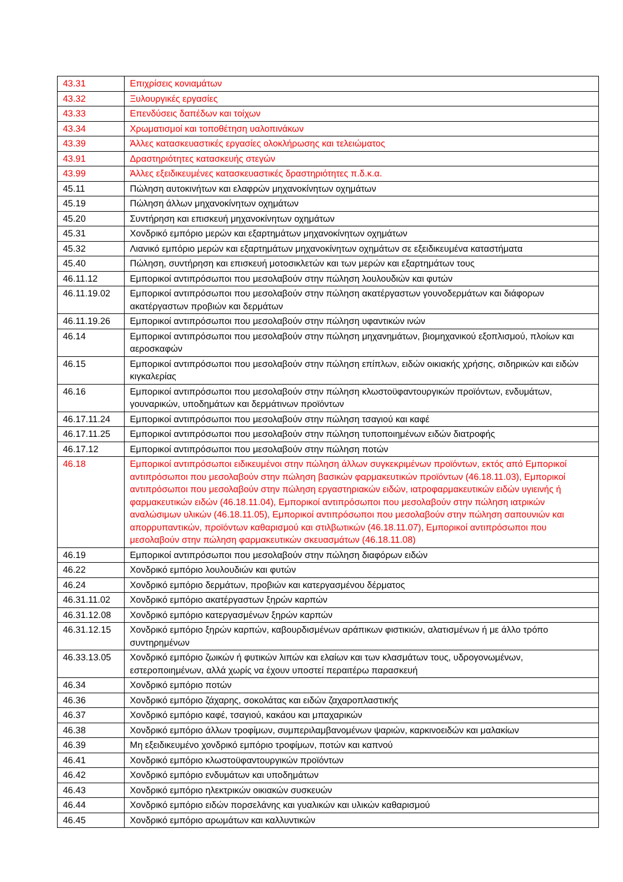| 43.31 | Επιχρίσεις κονιαμάτων |
| 43.32 | Ξυλουργικές εργασίες |
| 43.33 | Επενδύσεις δαπέδων και τοίχων |
| 43.34 | Χρωματισμοί και τοποθέτηση υαλοπινάκων |
| 43.39 | Άλλες κατασκευαστικές εργασίες ολοκλήρωσης και τελειώματος |
| 43.91 | Δραστηριότητες κατασκευής στεγών |
| 43.99 | Άλλες εξειδικευμένες κατασκευαστικές δραστηριότητες π.δ.κ.α. |
| 45.11 | Πώληση αυτοκινήτων και ελαφρών μηχανοκίνητων οχημάτων |
| 45.19 | Πώληση άλλων μηχανοκίνητων οχημάτων |
| 45.20 | Συντήρηση και επισκευή μηχανοκίνητων οχημάτων |
| 45.31 | Χονδρικό εμπόριο μερών και εξαρτημάτων μηχανοκίνητων οχημάτων |
| 45.32 | Λιανικό εμπόριο μερών και εξαρτημάτων μηχανοκίνητων οχημάτων σε εξειδικευμένα καταστήματα |
| 45.40 | Πώληση, συντήρηση και επισκευή μοτοσικλετών και των μερών και εξαρτημάτων τους |
| 46.11.12 | Εμπορικοί αντιπρόσωποι που μεσολαβούν στην πώληση λουλουδιών και φυτών |
| 46.11.19.02 | Εμπορικοί αντιπρόσωποι που μεσολαβούν στην πώληση ακατέργαστων γουνοδερμάτων και διάφορων ακατέργαστων προβιών και δερμάτων |
| 46.11.19.26 | Εμπορικοί αντιπρόσωποι που μεσολαβούν στην πώληση υφαντικών ινών |
| 46.14 | Εμπορικοί αντιπρόσωποι που μεσολαβούν στην πώληση μηχανημάτων, βιομηχανικού εξοπλισμού, πλοίων και αεροσκαφών |
| 46.15 | Εμπορικοί αντιπρόσωποι που μεσολαβούν στην πώληση επίπλων, ειδών οικιακής χρήσης, σιδηρικών και ειδών κιγκαλερίας |
| 46.16 | Εμπορικοί αντιπρόσωποι που μεσολαβούν στην πώληση κλωστοϋφαντουργικών προϊόντων, ενδυμάτων, γουναρικών, υποδημάτων και δερμάτινων προϊόντων |
| 46.17.11.24 | Εμπορικοί αντιπρόσωποι που μεσολαβούν στην πώληση τσαγιού και καφέ |
| 46.17.11.25 | Εμπορικοί αντιπρόσωποι που μεσολαβούν στην πώληση τυποποιημένων ειδών διατροφής |
| 46.17.12 | Εμπορικοί αντιπρόσωποι που μεσολαβούν στην πώληση ποτών |
| 46.18 | Εμπορικοί αντιπρόσωποι ειδικευμένοι στην πώληση άλλων συγκεκριμένων προϊόντων, εκτός από Εμπορικοί αντιπρόσωποι που μεσολαβούν στην πώληση βασικών φαρμακευτικών προϊόντων (46.18.11.03), Εμπορικοί αντιπρόσωποι που μεσολαβούν στην πώληση εργαστηριακών ειδών, ιατροφαρμακευτικών ειδών υγιεινής ή φαρμακευτικών ειδών (46.18.11.04), Εμπορικοί αντιπρόσωποι που μεσολαβούν στην πώληση ιατρικών αναλώσιμων υλικών (46.18.11.05), Εμπορικοί αντιπρόσωποι που μεσολαβούν στην πώληση σαπουνιών και απορρυπαντικών, προϊόντων καθαρισμού και στιλβωτικών (46.18.11.07), Εμπορικοί αντιπρόσωποι που μεσολαβούν στην πώληση φαρμακευτικών σκευασμάτων (46.18.11.08) |
| 46.19 | Εμπορικοί αντιπρόσωποι που μεσολαβούν στην πώληση διαφόρων ειδών |
| 46.22 | Χονδρικό εμπόριο λουλουδιών και φυτών |
| 46.24 | Χονδρικό εμπόριο δερμάτων, προβιών και κατεργασμένου δέρματος |
| 46.31.11.02 | Χονδρικό εμπόριο ακατέργαστων ξηρών καρπών |
| 46.31.12.08 | Χονδρικό εμπόριο κατεργασμένων ξηρών καρπών |
| 46.31.12.15 | Χονδρικό εμπόριο ξηρών καρπών, καβουρδισμένων αράπικων φιστικιών, αλατισμένων ή με άλλο τρόπο συντηρημένων |
| 46.33.13.05 | Χονδρικό εμπόριο ζωικών ή φυτικών λιπών και ελαίων και των κλασμάτων τους, υδρογονωμένων, εστεροποιημένων, αλλά χωρίς να έχουν υποστεί περαιτέρω παρασκευή |
| 46.34 | Χονδρικό εμπόριο ποτών |
| 46.36 | Χονδρικό εμπόριο ζάχαρης, σοκολάτας και ειδών ζαχαροπλαστικής |
| 46.37 | Χονδρικό εμπόριο καφέ, τσαγιού, κακάου και μπαχαρικών |
| 46.38 | Χονδρικό εμπόριο άλλων τροφίμων, συμπεριλαμβανομένων ψαριών, καρκινοειδών και μαλακίων |
| 46.39 | Μη εξειδικευμένο χονδρικό εμπόριο τροφίμων, ποτών και καπνού |
| 46.41 | Χονδρικό εμπόριο κλωστοϋφαντουργικών προϊόντων |
| 46.42 | Χονδρικό εμπόριο ενδυμάτων και υποδημάτων |
| 46.43 | Χονδρικό εμπόριο ηλεκτρικών οικιακών συσκευών |
| 46.44 | Χονδρικό εμπόριο ειδών πορσελάνης και γυαλικών και υλικών καθαρισμού |
| 46.45 | Χονδρικό εμπόριο αρωμάτων και καλλυντικών |